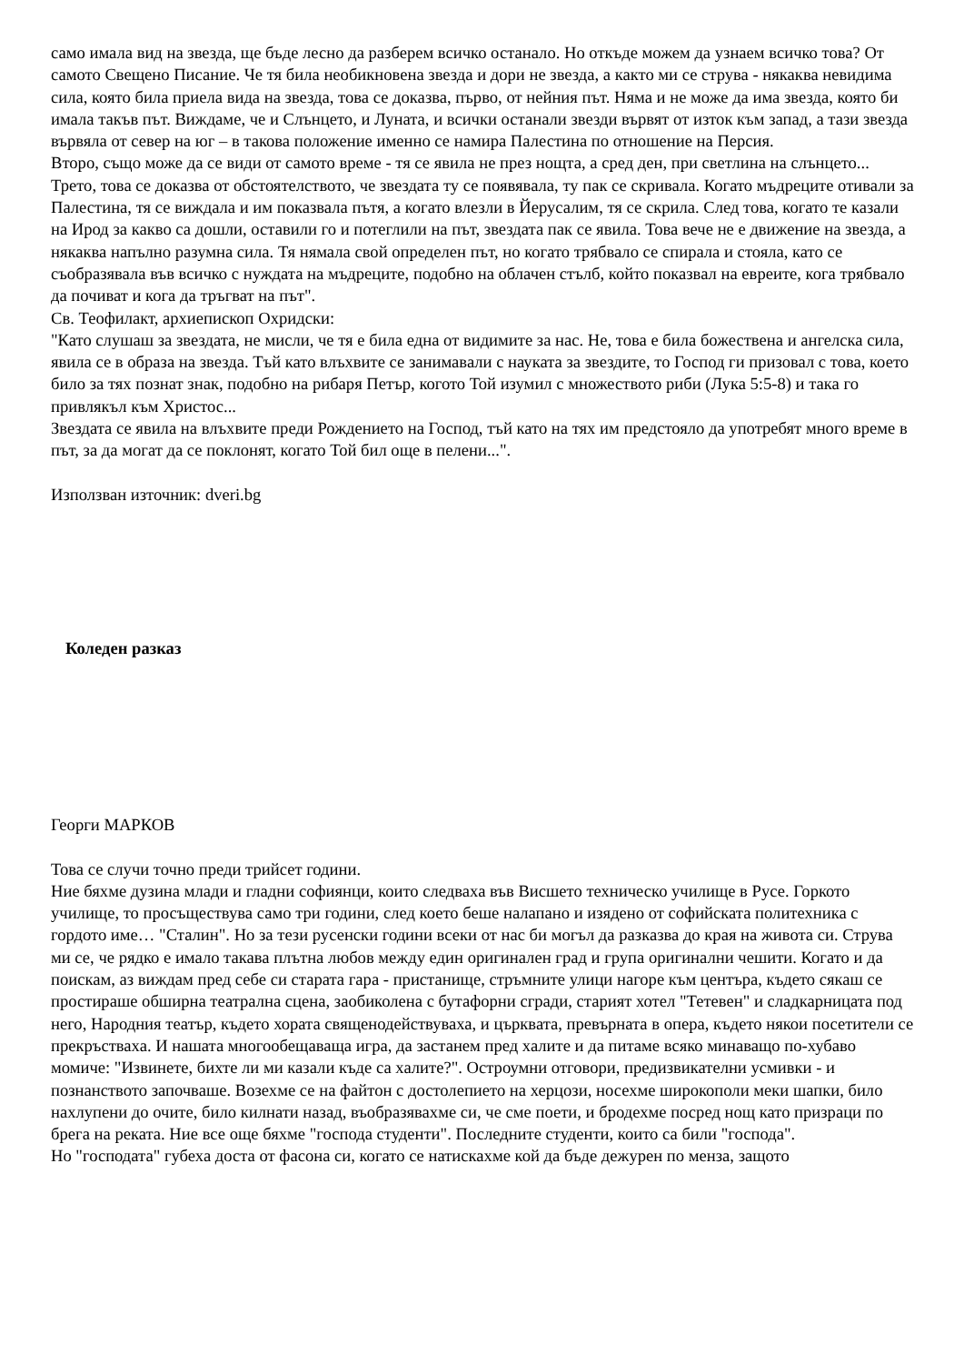само имала вид на звезда, ще бъде лесно да разберем всичко останало. Но откъде можем да узнаем всичко това? От самото Свещено Писание. Че тя била необикновена звезда и дори не звезда, а както ми се струва - някаква невидима сила, която била приела вида на звезда, това се доказва, първо, от нейния път. Няма и не може да има звезда, която би имала такъв път. Виждаме, че и Слънцето, и Луната, и всички останали звезди вървят от изток към запад, а тази звезда вървяла от север на юг – в такова положение именно се намира Палестина по отношение на Персия.
Второ, също може да се види от самото време - тя се явила не през нощта, а сред ден, при светлина на слънцето... Трето, това се доказва от обстоятелството, че звездата ту се появявала, ту пак се скривала. Когато мъдреците отивали за Палестина, тя се виждала и им показвала пътя, а когато влезли в Йерусалим, тя се скрила. След това, когато те казали на Ирод за какво са дошли, оставили го и потеглили на път, звездата пак се явила. Това вече не е движение на звезда, а някаква напълно разумна сила. Тя нямала свой определен път, но когато трябвало се спирала и стояла, като се съобразявала във всичко с нуждата на мъдреците, подобно на облачен стълб, който показвал на евреите, кога трябвало да почиват и кога да тръгват на път".
Св. Теофилакт, архиепископ Охридски:
"Като слушаш за звездата, не мисли, че тя е била една от видимите за нас. Не, това е била божествена и ангелска сила, явила се в образа на звезда. Тъй като влъхвите се занимавали с науката за звездите, то Господ ги призовал с това, което било за тях познат знак, подобно на рибаря Петър, когото Той изумил с множеството риби (Лука 5:5-8) и така го привлякъл към Христос...
Звездата се явила на влъхвите преди Рождението на Господ, тъй като на тях им предстояло да употребят много време в път, за да могат да се поклонят, когато Той бил още в пелени...".
Използван източник: dveri.bg
Коледен разказ
Георги МАРКОВ
Това се случи точно преди трийсет години.
Ние бяхме дузина млади и гладни софиянци, които следваха във Висшето техническо училище в Русе. Горкото училище, то просъществува само три години, след което беше налапано и изядено от софийската политехника с гордото име… "Сталин". Но за тези русенски години всеки от нас би могъл да разказва до края на живота си. Струва ми се, че рядко е имало такава плътна любов между един оригинален град и група оригинални чешити. Когато и да поискам, аз виждам пред себе си старата гара - пристанище, стръмните улици нагоре към центъра, където сякаш се простираше обширна театрална сцена, заобиколена с бутафорни сгради, старият хотел "Тетевен" и сладкарницата под него, Народния театър, където хората священодействуваха, и църквата, превърната в опера, където някои посетители се прекръстваха. И нашата многообещаваща игра, да застанем пред халите и да питаме всяко минаващо по-хубаво момиче: "Извинете, бихте ли ми казали къде са халите?". Остроумни отговори, предизвикателни усмивки - и познанството започваше. Возехме се на файтон с достолепието на херцози, носехме широкополи меки шапки, било нахлупени до очите, било килнати назад, въобразявахме си, че сме поети, и бродехме посред нощ като призраци по брега на реката. Ние все още бяхме "господа студенти". Последните студенти, които са били "господа".
Но "господата" губеха доста от фасона си, когато се натискахме кой да бъде дежурен по менза, защото